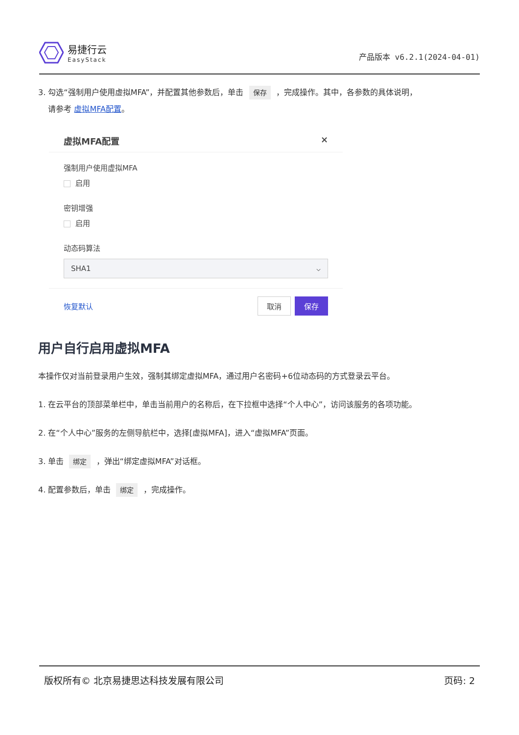易捷行云
EasyStack
产品版本 v6.2.1(2024-04-01)
3. 勾选“强制用户使用虚拟MFA”，并配置其他参数后，单击 保存 ，完成操作。其中，各参数的具体说明，
请参考 虚拟MFA配置。
虚拟MFA配置 ×
强制用户使用虚拟MFA
启用
密钥增强
启用
动态码算法
SHA1 ⌵
恢复默认 取消 保存
用户自行启用虚拟MFA
本操作仅对当前登录用户生效，强制其绑定虚拟MFA，通过用户名密码+6位动态码的方式登录云平台。
1. 在云平台的顶部菜单栏中，单击当前用户的名称后，在下拉框中选择“个人中心”，访问该服务的各项功能。
2. 在“个人中心”服务的左侧导航栏中，选择[虚拟MFA]，进入“虚拟MFA”页面。
3. 单击 绑定 ，弹出“绑定虚拟MFA”对话框。
4. 配置参数后，单击 绑定 ，完成操作。
版权所有© 北京易捷思达科技发展有限公司 页码: 2